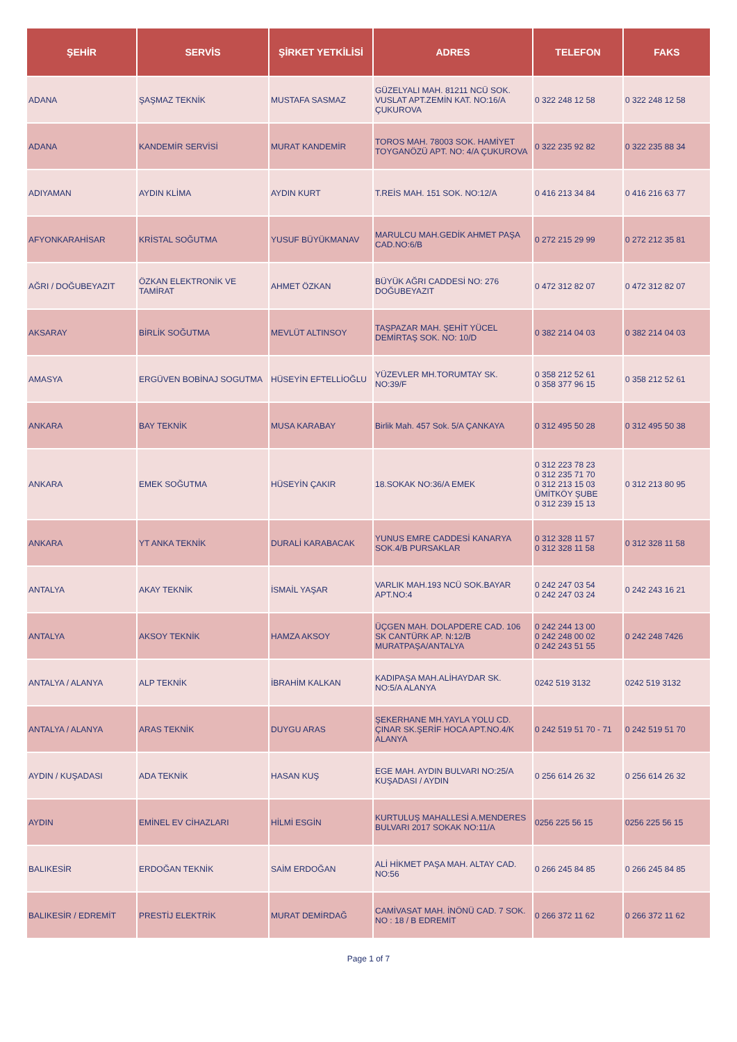| ŞEHİR | SERVİS | ŞİRKET YETKİLİSİ | ADRES | TELEFON | FAKS |
| --- | --- | --- | --- | --- | --- |
| ADANA | ŞAŞMAZ TEKNİK | MUSTAFA SASMAZ | GÜZELYALI MAH. 81211 NCÜ SOK. VUSLAT APT.ZEMİN KAT. NO:16/A ÇUKUROVA | 0 322 248 12 58 | 0 322 248 12 58 |
| ADANA | KANDEMİR SERVİSİ | MURAT KANDEMİR | TOROS MAH. 78003 SOK. HAMİYET TOYGANÖZÜ APT. NO: 4/A ÇUKUROVA | 0 322 235 92 82 | 0 322 235 88 34 |
| ADIYAMAN | AYDIN KLİMA | AYDIN KURT | T.REİS MAH. 151 SOK. NO:12/A | 0 416 213 34 84 | 0 416 216 63 77 |
| AFYONKARAHİSAR | KRİSTAL SOĞUTMA | YUSUF BÜYÜKMANAV | MARULCU MAH.GEDİK AHMET PAŞA CAD.NO:6/B | 0 272 215 29 99 | 0 272 212 35 81 |
| AĞRI / DOĞUBEYAZIT | ÖZKAN ELEKTRONİK VE TAMİRAT | AHMET ÖZKAN | BÜYÜK AĞRI CADDESİ NO: 276 DOĞUBEYAZIT | 0 472 312 82 07 | 0 472 312 82 07 |
| AKSARAY | BİRLİK SOĞUTMA | MEVLÜT ALTINSOY | TAŞPAZAR MAH. ŞEHİT YÜCEL DEMİRTAŞ SOK. NO: 10/D | 0 382 214 04 03 | 0 382 214 04 03 |
| AMASYA | ERGÜVEN BOBİNAJ SOGUTMA | HÜSEYİN EFTELLİOĞLU | YÜZEVLER MH.TORUMTAY SK. NO:39/F | 0 358 212 52 61 0 358 377 96 15 | 0 358 212 52 61 |
| ANKARA | BAY TEKNİK | MUSA KARABAY | Birlik Mah. 457 Sok. 5/A ÇANKAYA | 0 312 495 50 28 | 0 312 495 50 38 |
| ANKARA | EMEK SOĞUTMA | HÜSEYİN ÇAKIR | 18.SOKAK NO:36/A EMEK | 0 312 223 78 23 0 312 235 71 70 0 312 213 15 03 ÜMİTKÖY ŞUBE 0 312 239 15 13 | 0 312 213 80 95 |
| ANKARA | YT ANKA TEKNİK | DURALİ KARABACAK | YUNUS EMRE CADDESİ KANARYA SOK.4/B PURSAKLAR | 0 312 328 11 57 0 312 328 11 58 | 0 312 328 11 58 |
| ANTALYA | AKAY TEKNİK | İSMAİL YAŞAR | VARLIK MAH.193 NCÜ SOK.BAYAR APT.NO:4 | 0 242 247 03 54 0 242 247 03 24 | 0 242 243 16 21 |
| ANTALYA | AKSOY TEKNİK | HAMZA AKSOY | ÜÇGEN MAH. DOLAPDERE CAD. 106 SK CANTÜRK AP. N:12/B MURATPAŞA/ANTALYA | 0 242 244 13 00 0 242 248 00 02 0 242 243 51 55 | 0 242 248 7426 |
| ANTALYA / ALANYA | ALP TEKNİK | İBRAHİM KALKAN | KADIPAŞA MAH.ALİHAYDAR SK. NO:5/A ALANYA | 0242 519 3132 | 0242 519 3132 |
| ANTALYA / ALANYA | ARAS TEKNİK | DUYGU ARAS | ŞEKERHANE MH.YAYLA YOLU CD. ÇINAR SK.ŞERİF HOCA APT.NO.4/K ALANYA | 0 242 519 51 70 - 71 | 0 242 519 51 70 |
| AYDIN / KUŞADASI | ADA TEKNİK | HASAN KUŞ | EGE MAH. AYDIN BULVARI NO:25/A KUŞADASI / AYDIN | 0 256 614 26 32 | 0 256 614 26 32 |
| AYDIN | EMİNEL EV CİHAZLARI | HİLMİ ESGİN | KURTULUŞ MAHALLESİ A.MENDERES BULVARI 2017 SOKAK NO:11/A | 0256 225 56 15 | 0256 225 56 15 |
| BALIKESİR | ERDOĞAN TEKNİK | SAİM ERDOĞAN | ALİ HİKMET PAŞA MAH. ALTAY CAD. NO:56 | 0 266 245 84 85 | 0 266 245 84 85 |
| BALIKESİR / EDREMİT | PRESTİJ ELEKTRİK | MURAT DEMİRDAĞ | CAMİVASAT MAH. İNÖNÜ CAD. 7 SOK. NO : 18 / B EDREMİT | 0 266 372 11 62 | 0 266 372 11 62 |
Page 1 of 7